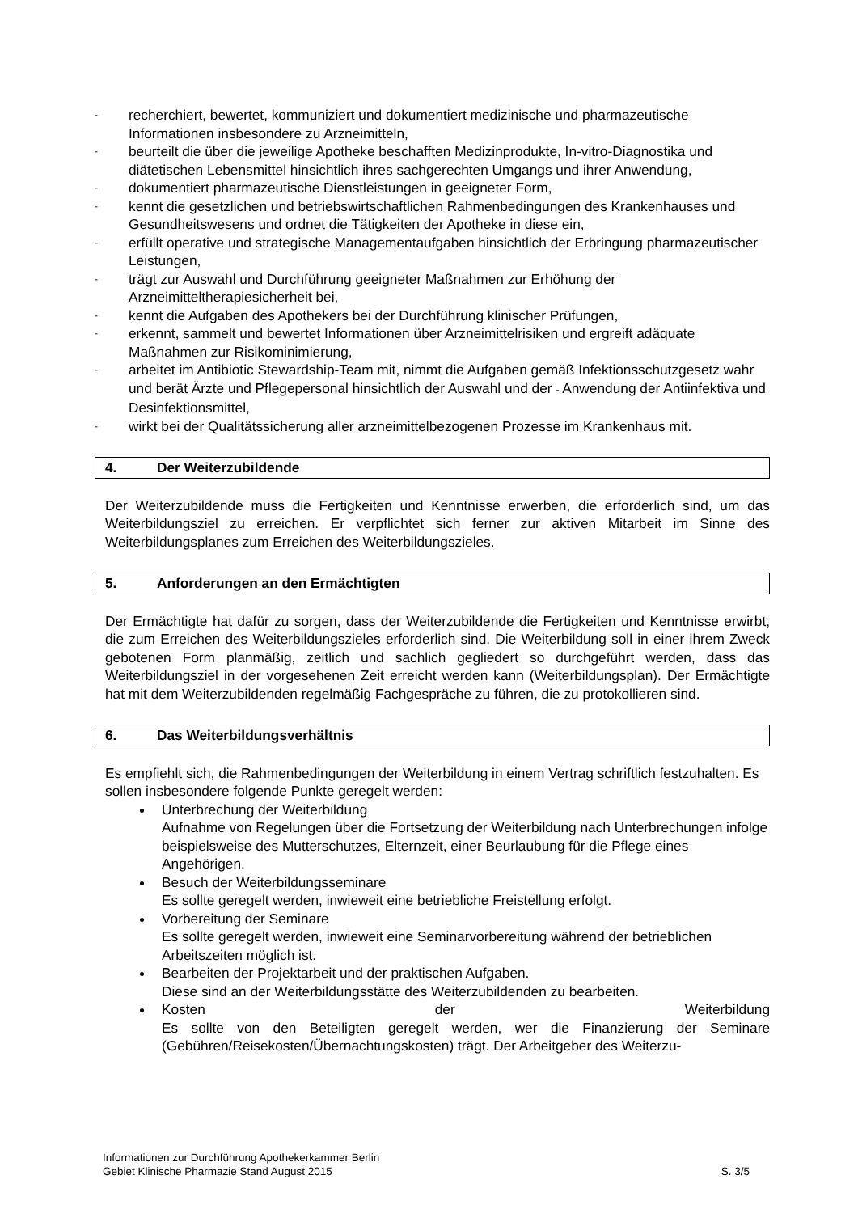- recherchiert, bewertet, kommuniziert und dokumentiert medizinische und pharmazeutische Informationen insbesondere zu Arzneimitteln,
- beurteilt die über die jeweilige Apotheke beschafften Medizinprodukte, In-vitro-Diagnostika und diätetischen Lebensmittel hinsichtlich ihres sachgerechten Umgangs und ihrer Anwendung,
- dokumentiert pharmazeutische Dienstleistungen in geeigneter Form,
- kennt die gesetzlichen und betriebswirtschaftlichen Rahmenbedingungen des Krankenhauses und Gesundheitswesens und ordnet die Tätigkeiten der Apotheke in diese ein,
- erfüllt operative und strategische Managementaufgaben hinsichtlich der Erbringung pharmazeutischer Leistungen,
- trägt zur Auswahl und Durchführung geeigneter Maßnahmen zur Erhöhung der Arzneimitteltherapiesicherheit bei,
- kennt die Aufgaben des Apothekers bei der Durchführung klinischer Prüfungen,
- erkennt, sammelt und bewertet Informationen über Arzneimittelrisiken und ergreift adäquate Maßnahmen zur Risikominimierung,
- arbeitet im Antibiotic Stewardship-Team mit, nimmt die Aufgaben gemäß Infektionsschutzgesetz wahr und berät Ärzte und Pflegepersonal hinsichtlich der Auswahl und der - Anwendung der Antiinfektiva und Desinfektionsmittel,
- wirkt bei der Qualitätssicherung aller arzneimittelbezogenen Prozesse im Krankenhaus mit.
4. Der Weiterzubildende
Der Weiterzubildende muss die Fertigkeiten und Kenntnisse erwerben, die erforderlich sind, um das Weiterbildungsziel zu erreichen. Er verpflichtet sich ferner zur aktiven Mitarbeit im Sinne des Weiterbildungsplanes zum Erreichen des Weiterbildungszieles.
5. Anforderungen an den Ermächtigten
Der Ermächtigte hat dafür zu sorgen, dass der Weiterzubildende die Fertigkeiten und Kenntnisse erwirbt, die zum Erreichen des Weiterbildungszieles erforderlich sind. Die Weiterbildung soll in einer ihrem Zweck gebotenen Form planmäßig, zeitlich und sachlich gegliedert so durchgeführt werden, dass das Weiterbildungsziel in der vorgesehenen Zeit erreicht werden kann (Weiterbildungsplan). Der Ermächtigte hat mit dem Weiterzubildenden regelmäßig Fachgespräche zu führen, die zu protokollieren sind.
6. Das Weiterbildungsverhältnis
Es empfiehlt sich, die Rahmenbedingungen der Weiterbildung in einem Vertrag schriftlich festzuhalten. Es sollen insbesondere folgende Punkte geregelt werden:
Unterbrechung der Weiterbildung
Aufnahme von Regelungen über die Fortsetzung der Weiterbildung nach Unterbrechungen infolge beispielsweise des Mutterschutzes, Elternzeit, einer Beurlaubung für die Pflege eines Angehörigen.
Besuch der Weiterbildungsseminare
Es sollte geregelt werden, inwieweit eine betriebliche Freistellung erfolgt.
Vorbereitung der Seminare
Es sollte geregelt werden, inwieweit eine Seminarvorbereitung während der betrieblichen Arbeitszeiten möglich ist.
Bearbeiten der Projektarbeit und der praktischen Aufgaben.
Diese sind an der Weiterbildungsstätte des Weiterzubildenden zu bearbeiten.
Kosten der Weiterbildung
Es sollte von den Beteiligten geregelt werden, wer die Finanzierung der Seminare (Gebühren/Reisekosten/Übernachtungskosten) trägt. Der Arbeitgeber des Weiterzu-
Informationen zur Durchführung Apothekerkammer Berlin
Gebiet Klinische Pharmazie Stand August 2015
S. 3/5